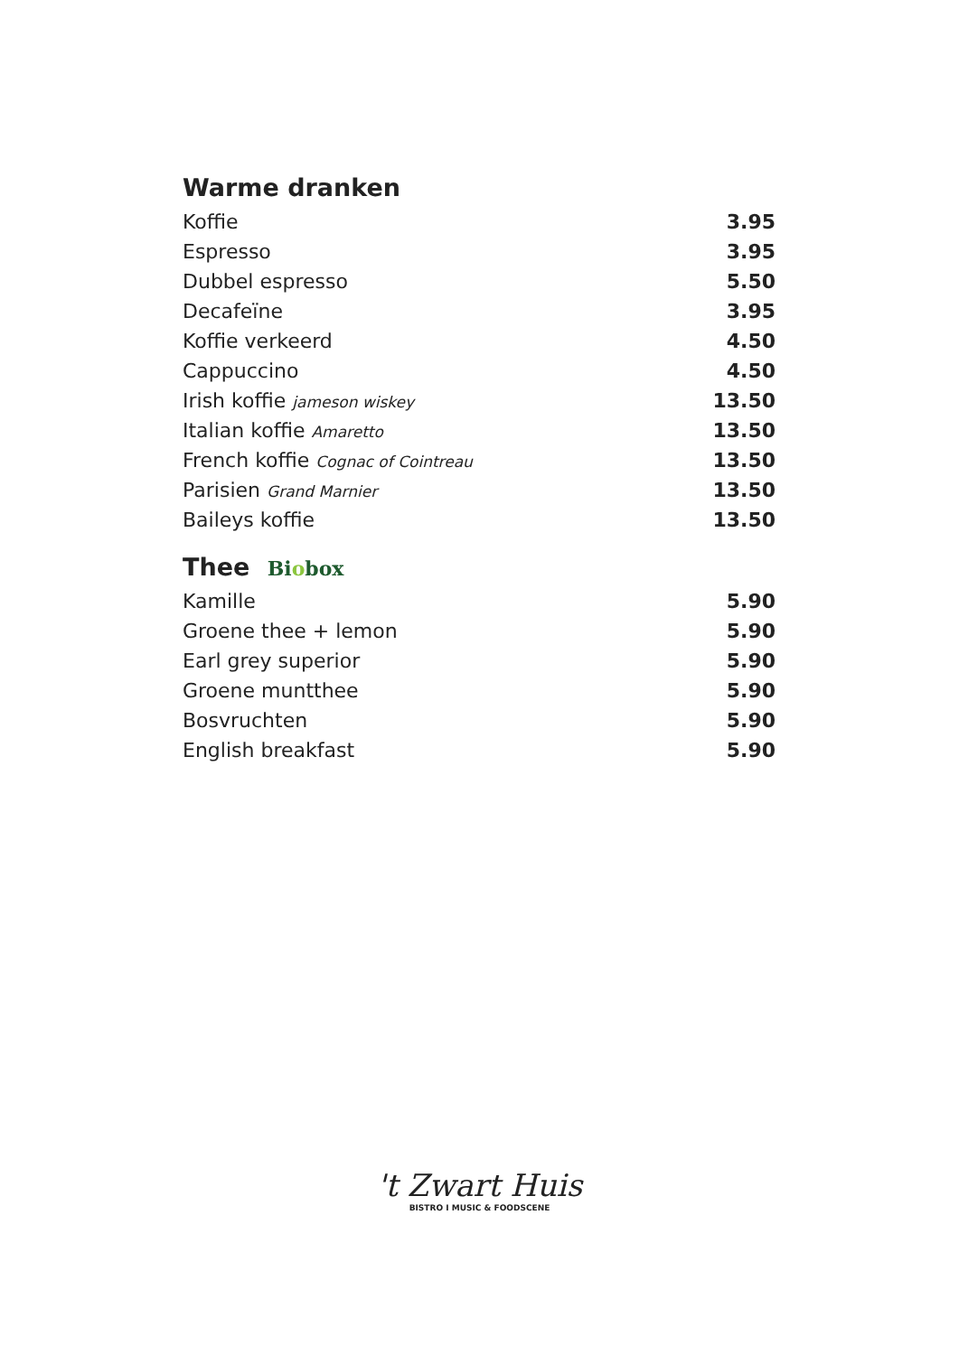Warme dranken
| Koffie | 3.95 |
| Espresso | 3.95 |
| Dubbel espresso | 5.50 |
| Decafeïne | 3.95 |
| Koffie verkeerd | 4.50 |
| Cappuccino | 4.50 |
| Irish koffie jameson wiskey | 13.50 |
| Italian koffie Amaretto | 13.50 |
| French koffie Cognac of Cointreau | 13.50 |
| Parisien Grand Marnier | 13.50 |
| Baileys koffie | 13.50 |
Thee Biobox
| Kamille | 5.90 |
| Groene thee + lemon | 5.90 |
| Earl grey superior | 5.90 |
| Groene muntthee | 5.90 |
| Bosvruchten | 5.90 |
| English breakfast | 5.90 |
't Zwart Huis
BISTRO I MUSIC & FOODSCENE